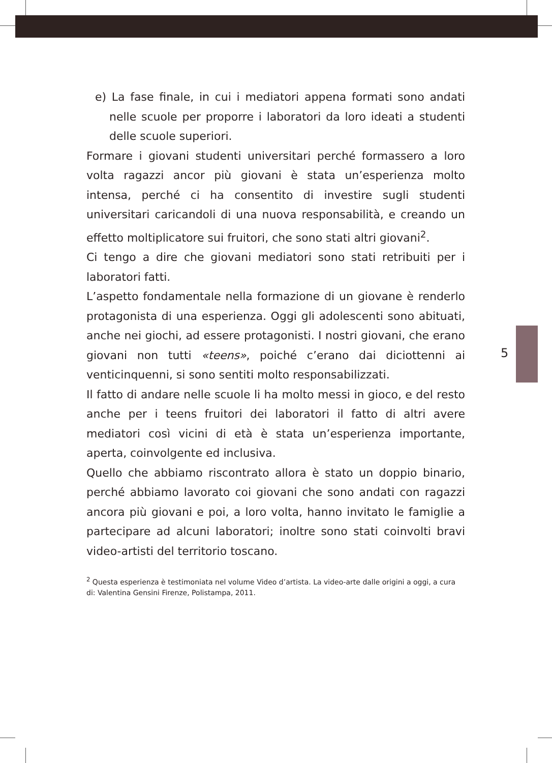5
e) La fase finale, in cui i mediatori appena formati sono andati nelle scuole per proporre i laboratori da loro ideati a studenti delle scuole superiori.
Formare i giovani studenti universitari perché formassero a loro volta ragazzi ancor più giovani è stata un’esperienza molto intensa, perché ci ha consentito di investire sugli studenti universitari caricandoli di una nuova responsabilità, e creando un effetto moltiplicatore sui fruitori, che sono stati altri giovani<sup>2</sup>.
Ci tengo a dire che giovani mediatori sono stati retribuiti per i laboratori fatti.
L’aspetto fondamentale nella formazione di un giovane è renderlo protagonista di una esperienza. Oggi gli adolescenti sono abituati, anche nei giochi, ad essere protagonisti. I nostri giovani, che erano giovani non tutti «teens», poiché c’erano dai diciottenni ai venticinquenni, si sono sentiti molto responsabilizzati.
Il fatto di andare nelle scuole li ha molto messi in gioco, e del resto anche per i teens fruitori dei laboratori il fatto di altri avere mediatori così vicini di età è stata un’esperienza importante, aperta, coinvolgente ed inclusiva.
Quello che abbiamo riscontrato allora è stato un doppio binario, perché abbiamo lavorato coi giovani che sono andati con ragazzi ancora più giovani e poi, a loro volta, hanno invitato le famiglie a partecipare ad alcuni laboratori; inoltre sono stati coinvolti bravi video-artisti del territorio toscano.
<sup>2</sup> Questa esperienza è testimoniata nel volume Video d’artista. La video-arte dalle origini a oggi, a cura di: Valentina Gensini Firenze, Polistampa, 2011.